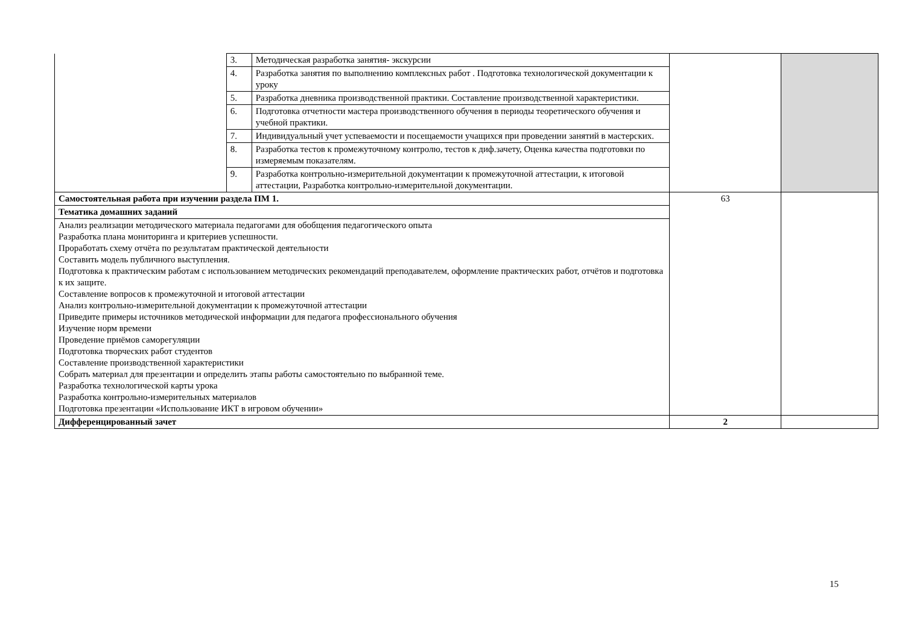| | 3. | Методическая разработка занятия- экскурсии | | |
| | 4. | Разработка занятия по выполнению комплексных работ . Подготовка технологической документации к уроку | | |
| | 5. | Разработка дневника производственной практики. Составление производственной характеристики. | | |
| | 6. | Подготовка отчетности мастера производственного обучения в периоды теоретического обучения и учебной практики. | | |
| | 7. | Индивидуальный учет успеваемости и посещаемости учащихся при проведении занятий в мастерских. | | |
| | 8. | Разработка тестов к промежуточному контролю, тестов к диф.зачету, Оценка качества подготовки по измеряемым показателям. | | |
| | 9. | Разработка контрольно-измерительной документации к промежуточной аттестации, к итоговой аттестации, Разработка контрольно-измерительной документации. | | |
| Самостоятельная работа при изучении раздела ПМ 1. | | | 63 | |
| Тематика домашних заданий | | | | |
| Анализ реализации методического материала педагогами для обобщения педагогического опыта Разработка плана мониторинга и критериев успешности. Проработать схему отчёта по результатам практической деятельности Составить модель публичного выступления. Подготовка к практическим работам с использованием методических рекомендаций преподавателем, оформление практических работ, отчётов и подготовка к их защите. Составление вопросов к промежуточной и итоговой аттестации Анализ контрольно-измерительной документации к промежуточной аттестации Приведите примеры источников методической информации для педагога профессионального обучения Изучение норм времени Проведение приёмов саморегуляции Подготовка творческих работ студентов Составление производственной характеристики Собрать материал для презентации и определить этапы работы самостоятельно по выбранной теме. Разработка технологической карты урока Разработка контрольно-измерительных материалов Подготовка презентации «Использование ИКТ в игровом обучении» | | | | |
| Дифференцированный зачет | | | 2 | |
15